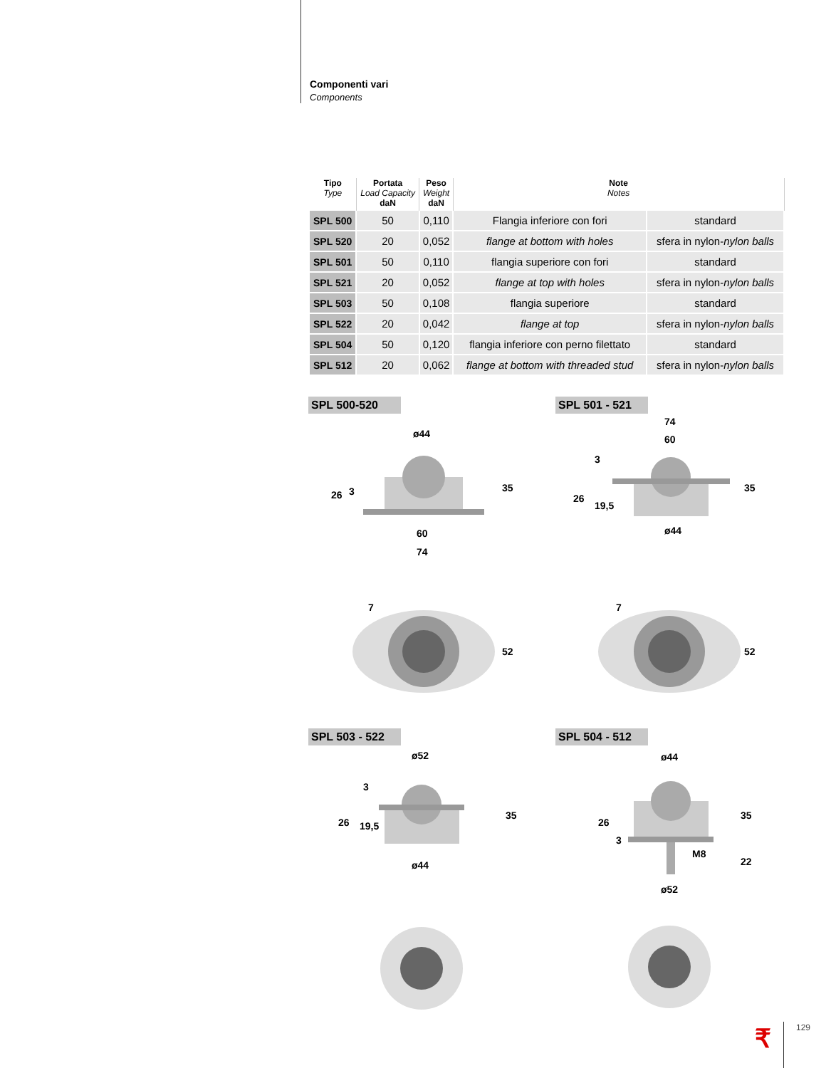Componenti vari
Components
| Tipo Type | Portata Load Capacity daN | Peso Weight daN | Note Notes | |
| --- | --- | --- | --- | --- |
| SPL 500 | 50 | 0,110 | Flangia inferiore con fori | standard |
| SPL 520 | 20 | 0,052 | flange at bottom with holes | sfera in nylon- nylon balls |
| SPL 501 | 50 | 0,110 | flangia superiore con fori | standard |
| SPL 521 | 20 | 0,052 | flange at top with holes | sfera in nylon- nylon balls |
| SPL 503 | 50 | 0,108 | flangia superiore | standard |
| SPL 522 | 20 | 0,042 | flange at top | sfera in nylon- nylon balls |
| SPL 504 | 50 | 0,120 | flangia inferiore con perno filettato | standard |
| SPL 512 | 20 | 0,062 | flange at bottom with threaded stud | sfera in nylon- nylon balls |
SPL 500-520
SPL 501 - 521
SPL 503 - 522
SPL 504 - 512
ø44
60
74
35
26
3
7
52
74
60
ø44
35
26
19,5
3
7
52
ø52
ø44
35
26
19,5
3
ø44
ø52
M8
35
22
26
3
₹ 129